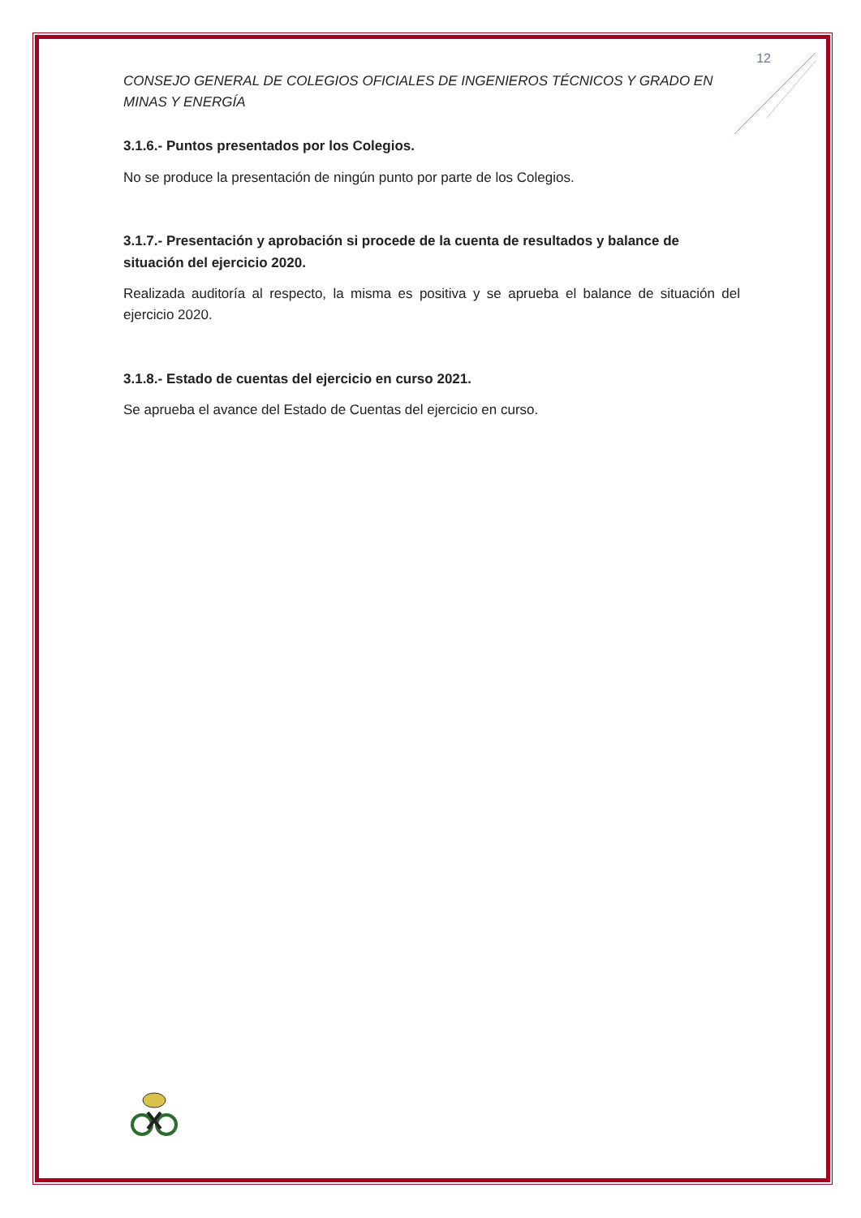12
CONSEJO GENERAL DE COLEGIOS OFICIALES DE INGENIEROS TÉCNICOS Y GRADO EN MINAS Y ENERGÍA
3.1.6.- Puntos presentados por los Colegios.
No se produce la presentación de ningún punto por parte de los Colegios.
3.1.7.- Presentación y aprobación si procede de la cuenta de resultados y balance de situación del ejercicio 2020.
Realizada auditoría al respecto, la misma es positiva y se aprueba el balance de situación del ejercicio 2020.
3.1.8.- Estado de cuentas del ejercicio en curso 2021.
Se aprueba el avance del Estado de Cuentas del ejercicio en curso.